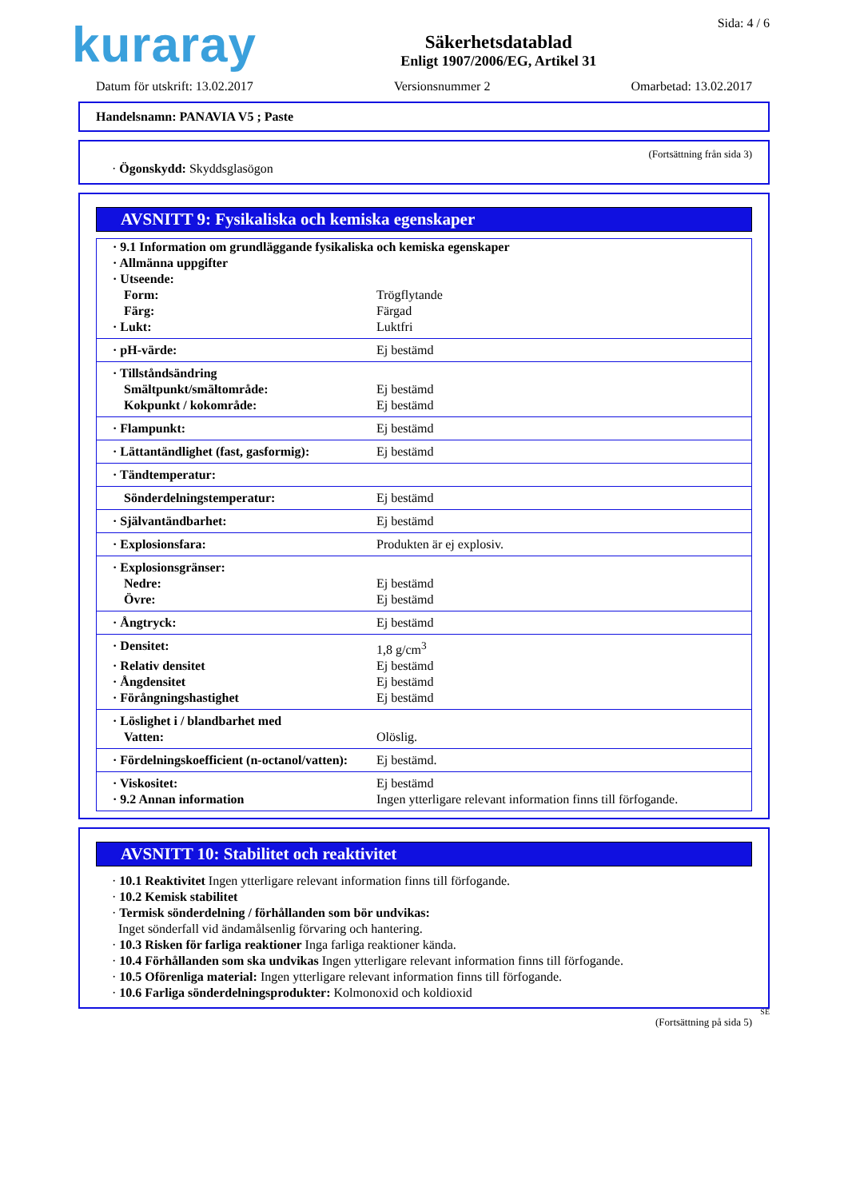kuraray
Säkerhetsdatablad
Enligt 1907/2006/EG, Artikel 31
Sida: 4 / 6
Datum för utskrift: 13.02.2017 Versionsnummer 2 Omarbetad: 13.02.2017
Handelsnamn: PANAVIA V5 ; Paste
(Fortsättning från sida 3)
· Ögonskydd: Skyddsglasögon
AVSNITT 9: Fysikaliska och kemiska egenskaper
| · 9.1 Information om grundläggande fysikaliska och kemiska egenskaper | |
| · Allmänna uppgifter | |
| · Utseende: | |
| Form: | Trögflytande |
| Färg: | Färgad |
| · Lukt: | Luktfri |
| · pH-värde: | Ej bestämd |
| · Tillståndsändring | |
| Smältpunkt/smältområde: | Ej bestämd |
| Kokpunkt / kokområde: | Ej bestämd |
| · Flampunkt: | Ej bestämd |
| · Lättantändlighet (fast, gasformig): | Ej bestämd |
| · Tändtemperatur: | |
| Sönderdelningstemperatur: | Ej bestämd |
| · Självantändbarhet: | Ej bestämd |
| · Explosionsfara: | Produkten är ej explosiv. |
| · Explosionsgränser: | |
| Nedre: | Ej bestämd |
| Övre: | Ej bestämd |
| · Ångtryck: | Ej bestämd |
| · Densitet: | 1,8 g/cm<sup>3</sup> |
| · Relativ densitet | Ej bestämd |
| · Ångdensitet | Ej bestämd |
| · Förångningshastighet | Ej bestämd |
| · Löslighet i / blandbarhet med | |
| Vatten: | Olöslig. |
| · Fördelningskoefficient (n-octanol/vatten): | Ej bestämd. |
| · Viskositet: | Ej bestämd |
| · 9.2 Annan information | Ingen ytterligare relevant information finns till förfogande. |
AVSNITT 10: Stabilitet och reaktivitet
· 10.1 Reaktivitet Ingen ytterligare relevant information finns till förfogande.
· 10.2 Kemisk stabilitet
· Termisk sönderdelning / förhållanden som bör undvikas:
Inget sönderfall vid ändamålsenlig förvaring och hantering.
· 10.3 Risken för farliga reaktioner Inga farliga reaktioner kända.
· 10.4 Förhållanden som ska undvikas Ingen ytterligare relevant information finns till förfogande.
· 10.5 Oförenliga material: Ingen ytterligare relevant information finns till förfogande.
· 10.6 Farliga sönderdelningsprodukter: Kolmonoxid och koldioxid
SE
(Fortsättning på sida 5)